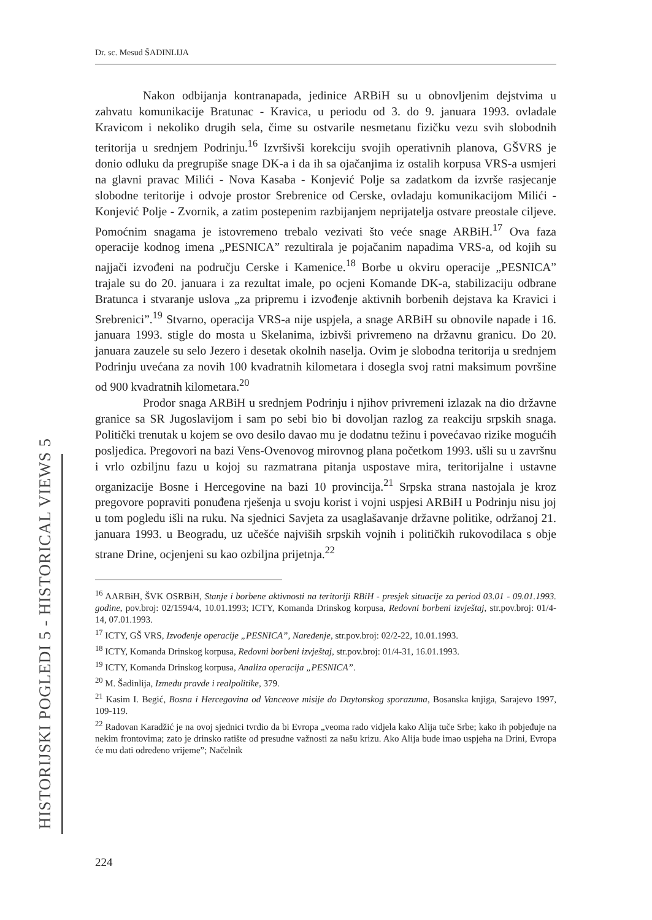HISTORIJSKI POGLEDI 5 - HISTORICAL VIEWS 5
Dr. sc. Mesud ŠADINLIJA
Nakon odbijanja kontranapada, jedinice ARBiH su u obnovljenim dejstvima u zahvatu komunikacije Bratunac - Kravica, u periodu od 3. do 9. januara 1993. ovladale Kravicom i nekoliko drugih sela, čime su ostvarile nesmetanu fizičku vezu svih slobodnih teritorija u srednjem Podrinju.<sup>16</sup> Izvršivši korekciju svojih operativnih planova, GŠVRS je donio odluku da pregrupiše snage DK-a i da ih sa ojačanjima iz ostalih korpusa VRS-a usmjeri na glavni pravac Milići - Nova Kasaba - Konjević Polje sa zadatkom da izvrše rasjecanje slobodne teritorije i odvoje prostor Srebrenice od Cerske, ovladaju komunikacijom Milići - Konjević Polje - Zvornik, a zatim postepenim razbijanjem neprijatelja ostvare preostale ciljeve. Pomoćnim snagama je istovremeno trebalo vezivati što veće snage ARBiH.<sup>17</sup> Ova faza operacije kodnog imena „PESNICA” rezultirala je pojačanim napadima VRS-a, od kojih su najjači izvođeni na području Cerske i Kamenice.<sup>18</sup> Borbe u okviru operacije „PESNICA” trajale su do 20. januara i za rezultat imale, po ocjeni Komande DK-a, stabilizaciju odbrane Bratunca i stvaranje uslova „za pripremu i izvođenje aktivnih borbenih dejstava ka Kravici i Srebrenici”.<sup>19</sup> Stvarno, operacija VRS-a nije uspjela, a snage ARBiH su obnovile napade i 16. januara 1993. stigle do mosta u Skelanima, izbivši privremeno na državnu granicu. Do 20. januara zauzele su selo Jezero i desetak okolnih naselja. Ovim je slobodna teritorija u srednjem Podrinju uvećana za novih 100 kvadratnih kilometara i dosegla svoj ratni maksimum površine od 900 kvadratnih kilometara.<sup>20</sup>
Prodor snaga ARBiH u srednjem Podrinju i njihov privremeni izlazak na dio državne granice sa SR Jugoslavijom i sam po sebi bio bi dovoljan razlog za reakciju srpskih snaga. Politički trenutak u kojem se ovo desilo davao mu je dodatnu težinu i povećavao rizike mogućih posljedica. Pregovori na bazi Vens-Ovenovog mirovnog plana početkom 1993. ušli su u završnu i vrlo ozbiljnu fazu u kojoj su razmatrana pitanja uspostave mira, teritorijalne i ustavne organizacije Bosne i Hercegovine na bazi 10 provincija.<sup>21</sup> Srpska strana nastojala je kroz pregovore popraviti ponuđena rješenja u svoju korist i vojni uspjesi ARBiH u Podrinju nisu joj u tom pogledu išli na ruku. Na sjednici Savjeta za usaglašavanje državne politike, održanoj 21. januara 1993. u Beogradu, uz učešće najviših srpskih vojnih i političkih rukovodilaca s obje strane Drine, ocjenjeni su kao ozbiljna prijetnja.<sup>22</sup>
<sup>16</sup> AARBiH, ŠVK OSRBiH, Stanje i borbene aktivnosti na teritoriji RBiH - presjek situacije za period 03.01 - 09.01.1993. godine, pov.broj: 02/1594/4, 10.01.1993; ICTY, Komanda Drinskog korpusa, Redovni borbeni izvještaj, str.pov.broj: 01/4-14, 07.01.1993.
<sup>17</sup> ICTY, GŠ VRS, Izvođenje operacije „PESNICA”, Naređenje, str.pov.broj: 02/2-22, 10.01.1993.
<sup>18</sup> ICTY, Komanda Drinskog korpusa, Redovni borbeni izvještaj, str.pov.broj: 01/4-31, 16.01.1993.
<sup>19</sup> ICTY, Komanda Drinskog korpusa, Analiza operacija „PESNICA”.
<sup>20</sup> M. Šadinlija, Između pravde i realpolitike, 379.
<sup>21</sup> Kasim I. Begić, Bosna i Hercegovina od Vanceove misije do Daytonskog sporazuma, Bosanska knjiga, Sarajevo 1997, 109-119.
<sup>22</sup> Radovan Karadžić je na ovoj sjednici tvrdio da bi Evropa „veoma rado vidjela kako Alija tuče Srbe; kako ih pobjeđuje na nekim frontovima; zato je drinsko ratište od presudne važnosti za našu krizu. Ako Alija bude imao uspjeha na Drini, Evropa će mu dati određeno vrijeme”; Načelnik
224